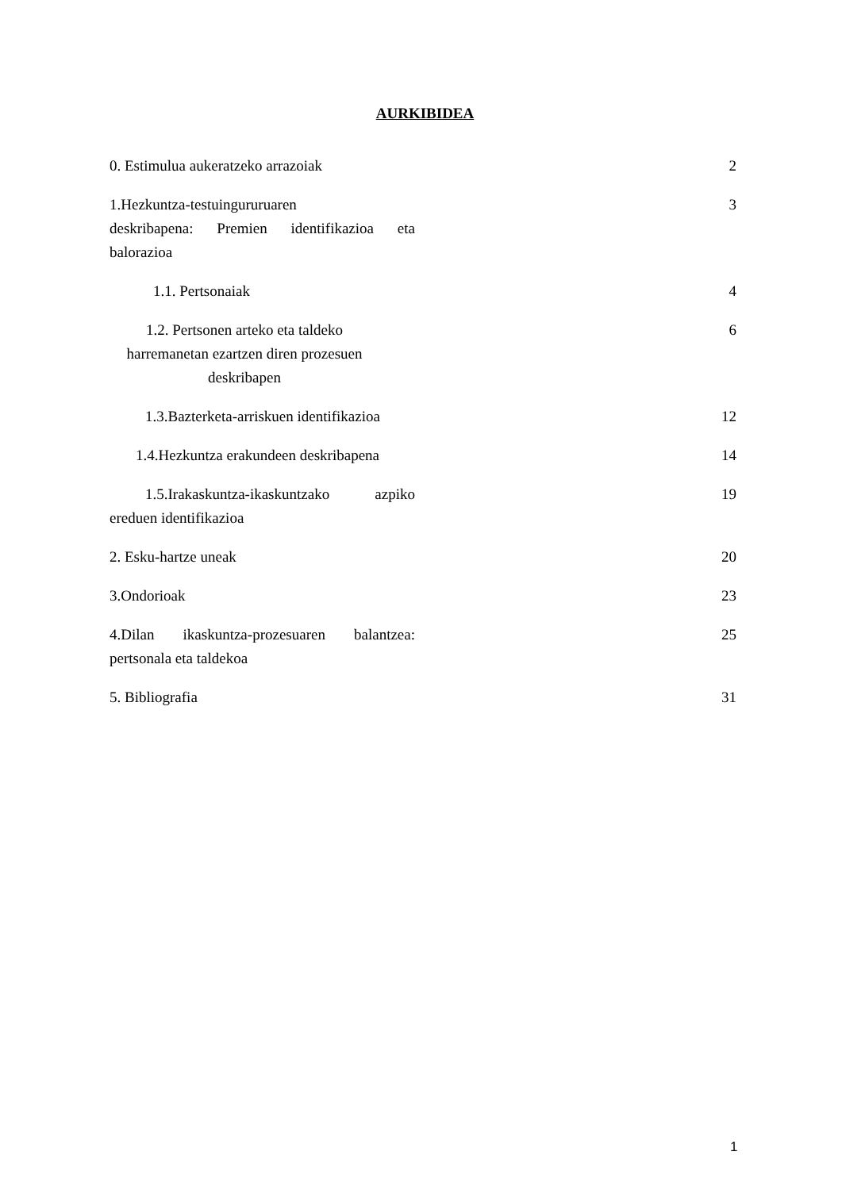AURKIBIDEA
0. Estimulua aukeratzeko arrazoiak
2
1.Hezkuntza-testuingururuaren
deskribapena: Premien identifikazioa eta balorazioa
3
1.1. Pertsonaiak 4
1.2. Pertsonen arteko eta taldeko harremanetan ezartzen diren prozesuen deskribapen
6
1.3.Bazterketa-arriskuen identifikazioa
12
1.4.Hezkuntza erakundeen deskribapena
14
1.5.Irakaskuntza-ikaskuntzako azpiko ereduen identifikazioa
19
2. Esku-hartze uneak 20
3.Ondorioak 23
4.Dilan ikaskuntza-prozesuaren balantzea: pertsonala eta taldekoa
25
5. Bibliografia 31
1